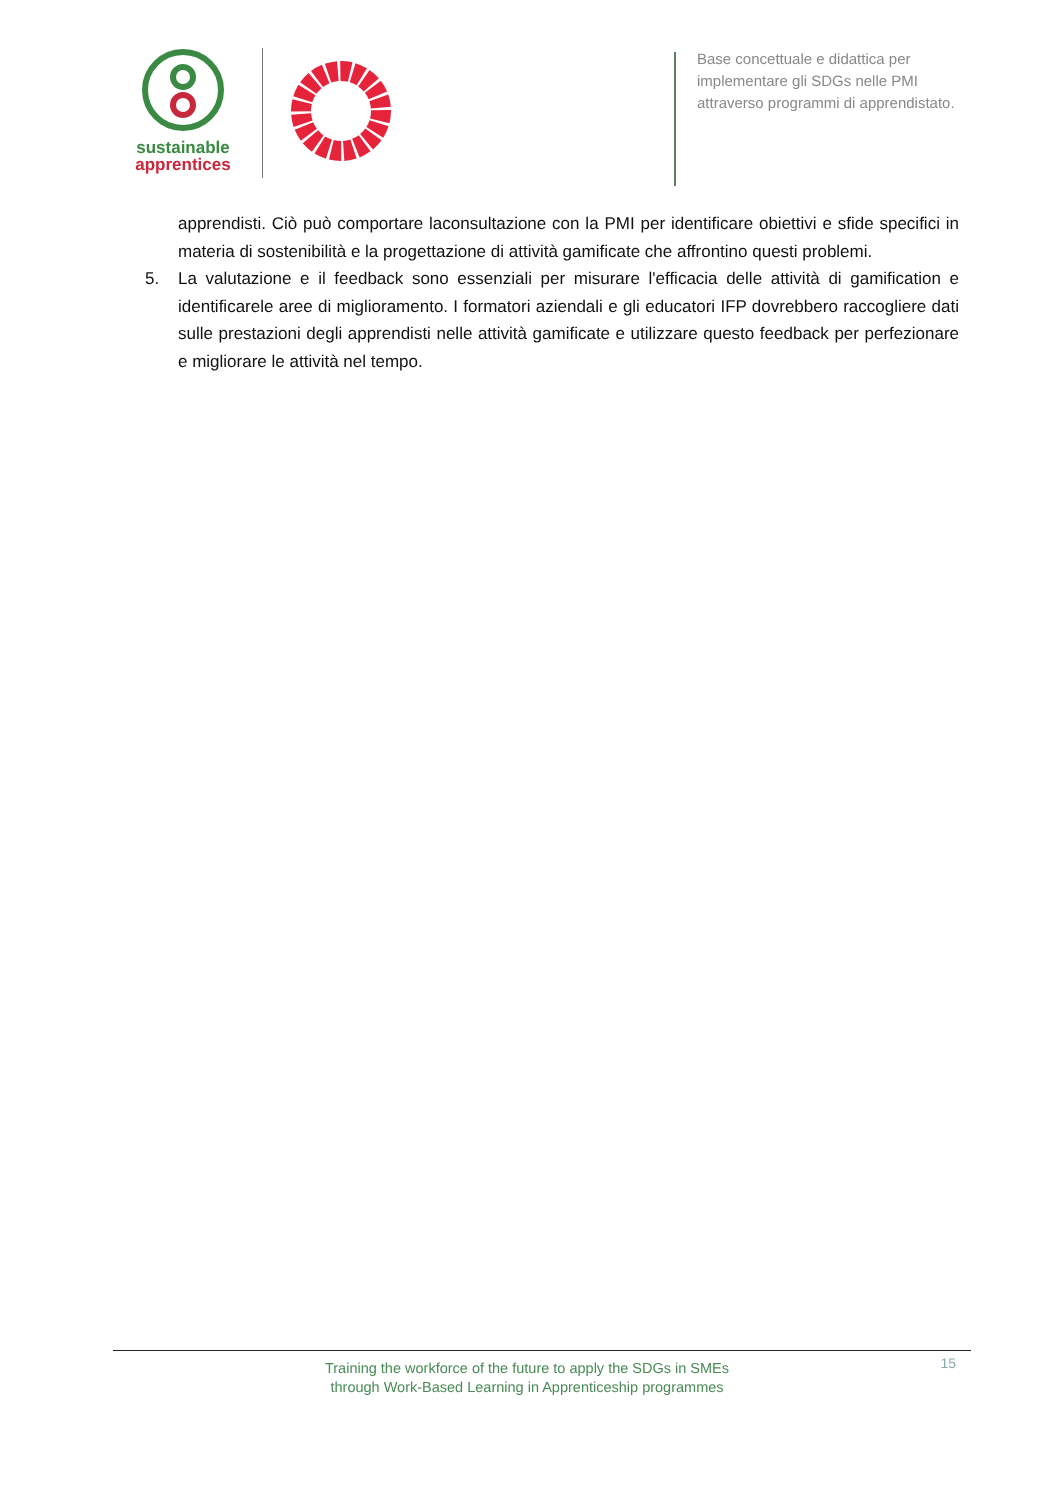sustainable
apprentices
Base concettuale e didattica per
implementare gli SDGs nelle PMI
attraverso programmi di apprendistato.
apprendisti. Ciò può comportare laconsultazione con la PMI per identificare obiettivi e sfide specifici in materia di sostenibilità e la progettazione di attività gamificate che affrontino questi problemi.
5. La valutazione e il feedback sono essenziali per misurare l'efficacia delle attività di gamification e identificarele aree di miglioramento. I formatori aziendali e gli educatori IFP dovrebbero raccogliere dati sulle prestazioni degli apprendisti nelle attività gamificate e utilizzare questo feedback per perfezionare e migliorare le attività nel tempo.
Training the workforce of the future to apply the SDGs in SMEs
through Work-Based Learning in Apprenticeship programmes
15